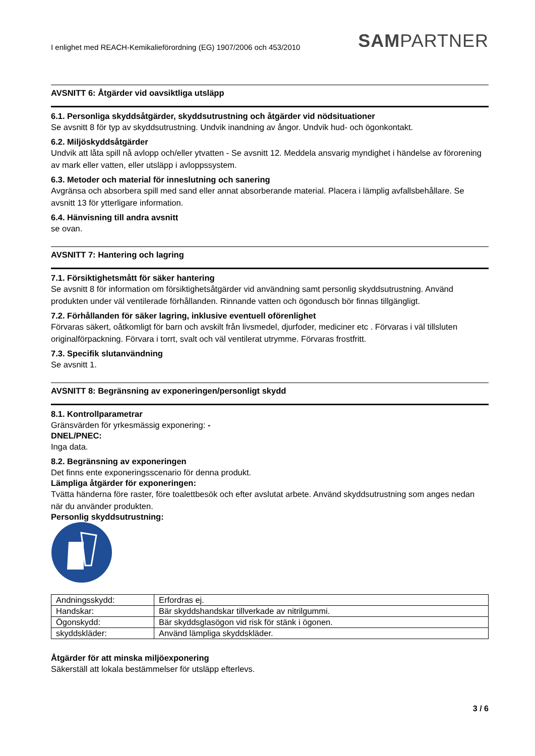I enlighet med REACH-Kemikalieförordning (EG) 1907/2006 och 453/2010 SAMPARTNER
AVSNITT 6: Åtgärder vid oavsiktliga utsläpp
6.1. Personliga skyddsåtgärder, skyddsutrustning och åtgärder vid nödsituationer
Se avsnitt 8 för typ av skyddsutrustning. Undvik inandning av ångor. Undvik hud- och ögonkontakt.
6.2. Miljöskyddsåtgärder
Undvik att låta spill nå avlopp och/eller ytvatten - Se avsnitt 12. Meddela ansvarig myndighet i händelse av förorening av mark eller vatten, eller utsläpp i avloppssystem.
6.3. Metoder och material för inneslutning och sanering
Avgränsa och absorbera spill med sand eller annat absorberande material. Placera i lämplig avfallsbehållare. Se avsnitt 13 för ytterligare information.
6.4. Hänvisning till andra avsnitt
se ovan.
AVSNITT 7: Hantering och lagring
7.1. Försiktighetsmått för säker hantering
Se avsnitt 8 för information om försiktighetsåtgärder vid användning samt personlig skyddsutrustning. Använd produkten under väl ventilerade förhållanden. Rinnande vatten och ögondusch bör finnas tillgängligt.
7.2. Förhållanden för säker lagring, inklusive eventuell oförenlighet
Förvaras säkert, oåtkomligt för barn och avskilt från livsmedel, djurfoder, mediciner etc . Förvaras i väl tillsluten originalförpackning. Förvara i torrt, svalt och väl ventilerat utrymme. Förvaras frostfritt.
7.3. Specifik slutanvändning
Se avsnitt 1.
AVSNITT 8: Begränsning av exponeringen/personligt skydd
8.1. Kontrollparametrar
Gränsvärden för yrkesmässig exponering: -
DNEL/PNEC:
Inga data.
8.2. Begränsning av exponeringen
Det finns ente exponeringsscenario för denna produkt.
Lämpliga åtgärder för exponeringen:
Tvätta händerna före raster, före toalettbesök och efter avslutat arbete. Använd skyddsutrustning som anges nedan när du använder produkten.
Personlig skyddsutrustning:
| Andningsskydd: | Erfordras ej. |
| Handskar: | Bär skyddshandskar tillverkade av nitrilgummi. |
| Ögonskydd: | Bär skyddsglasögon vid risk för stänk i ögonen. |
| skyddskläder: | Använd lämpliga skyddskläder. |
Åtgärder för att minska miljöexponering
Säkerställ att lokala bestämmelser för utsläpp efterlevs.
3 / 6